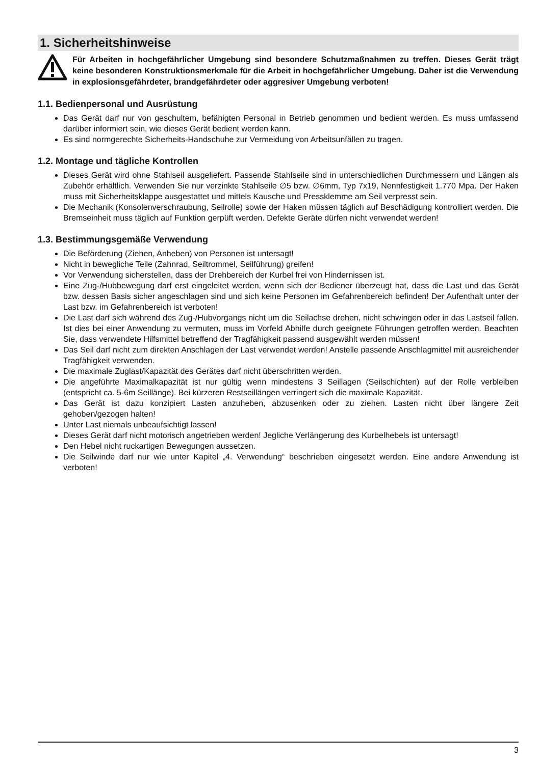1. Sicherheitshinweise
Für Arbeiten in hochgefährlicher Umgebung sind besondere Schutzmaßnahmen zu treffen. Dieses Gerät trägt keine besonderen Konstruktionsmerkmale für die Arbeit in hochgefährlicher Umgebung. Daher ist die Verwendung in explosionsgefährdeter, brandgefährdeter oder aggresiver Umgebung verboten!
1.1. Bedienpersonal und Ausrüstung
Das Gerät darf nur von geschultem, befähigten Personal in Betrieb genommen und bedient werden. Es muss umfassend darüber informiert sein, wie dieses Gerät bedient werden kann.
Es sind normgerechte Sicherheits-Handschuhe zur Vermeidung von Arbeitsunfällen zu tragen.
1.2. Montage und tägliche Kontrollen
Dieses Gerät wird ohne Stahlseil ausgeliefert. Passende Stahlseile sind in unterschiedlichen Durchmessern und Längen als Zubehör erhältlich. Verwenden Sie nur verzinkte Stahlseile ∅5 bzw. ∅6mm, Typ 7x19, Nennfestigkeit 1.770 Mpa. Der Haken muss mit Sicherheitsklappe ausgestattet und mittels Kausche und Pressklemme am Seil verpresst sein.
Die Mechanik (Konsolenverschraubung, Seilrolle) sowie der Haken müssen täglich auf Beschädigung kontrolliert werden. Die Bremseinheit muss täglich auf Funktion gerpüft werden. Defekte Geräte dürfen nicht verwendet werden!
1.3. Bestimmungsgemäße Verwendung
Die Beförderung (Ziehen, Anheben) von Personen ist untersagt!
Nicht in bewegliche Teile (Zahnrad, Seiltrommel, Seilführung) greifen!
Vor Verwendung sicherstellen, dass der Drehbereich der Kurbel frei von Hindernissen ist.
Eine Zug-/Hubbewegung darf erst eingeleitet werden, wenn sich der Bediener überzeugt hat, dass die Last und das Gerät bzw. dessen Basis sicher angeschlagen sind und sich keine Personen im Gefahrenbereich befinden! Der Aufenthalt unter der Last bzw. im Gefahrenbereich ist verboten!
Die Last darf sich während des Zug-/Hubvorgangs nicht um die Seilachse drehen, nicht schwingen oder in das Lastseil fallen. Ist dies bei einer Anwendung zu vermuten, muss im Vorfeld Abhilfe durch geeignete Führungen getroffen werden. Beachten Sie, dass verwendete Hilfsmittel betreffend der Tragfähigkeit passend ausgewählt werden müssen!
Das Seil darf nicht zum direkten Anschlagen der Last verwendet werden! Anstelle passende Anschlagmittel mit ausreichender Tragfähigkeit verwenden.
Die maximale Zuglast/Kapazität des Gerätes darf nicht überschritten werden.
Die angeführte Maximalkapazität ist nur gültig wenn mindestens 3 Seillagen (Seilschichten) auf der Rolle verbleiben (entspricht ca. 5-6m Seillänge). Bei kürzeren Restseillängen verringert sich die maximale Kapazität.
Das Gerät ist dazu konzipiert Lasten anzuheben, abzusenken oder zu ziehen. Lasten nicht über längere Zeit gehoben/gezogen halten!
Unter Last niemals unbeaufsichtigt lassen!
Dieses Gerät darf nicht motorisch angetrieben werden! Jegliche Verlängerung des Kurbelhebels ist untersagt!
Den Hebel nicht ruckartigen Bewegungen aussetzen.
Die Seilwinde darf nur wie unter Kapitel „4. Verwendung“ beschrieben eingesetzt werden. Eine andere Anwendung ist verboten!
3